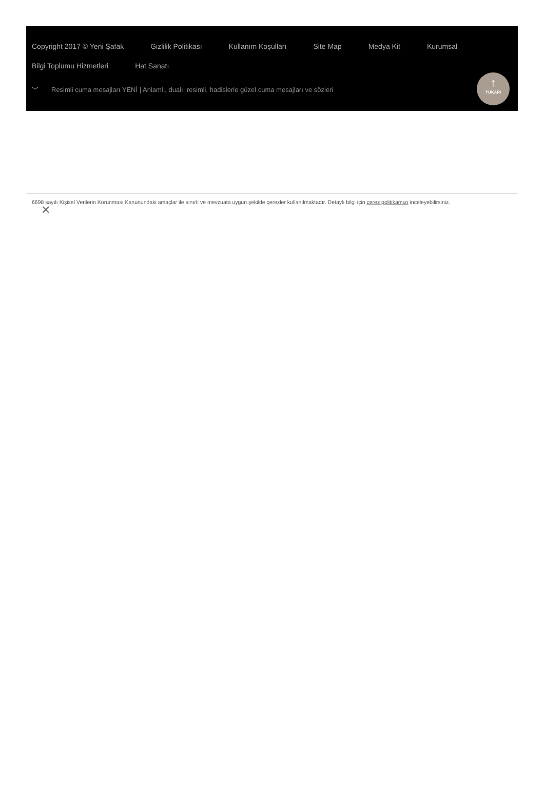Copyright 2017 © Yeni Şafak Gizlilik Politikası Kullanım Koşulları Site Map Medya Kit Kurumsal
Bilgi Toplumu Hizmetleri Hat Sanatı
﹀ Resimli cuma mesajları YENİ | Anlamlı, dualı, resimli, hadislerle güzel cuma mesajları ve sözleri
↑
YUKARI
6698 sayılı Kişisel Verilerin Korunması Kanunundaki amaçlar ile sınırlı ve mevzuata uygun şekilde çerezler kullanılmaktadır. Detaylı bilgi için çerez politikamızı inceleyebilirsiniz.
✕